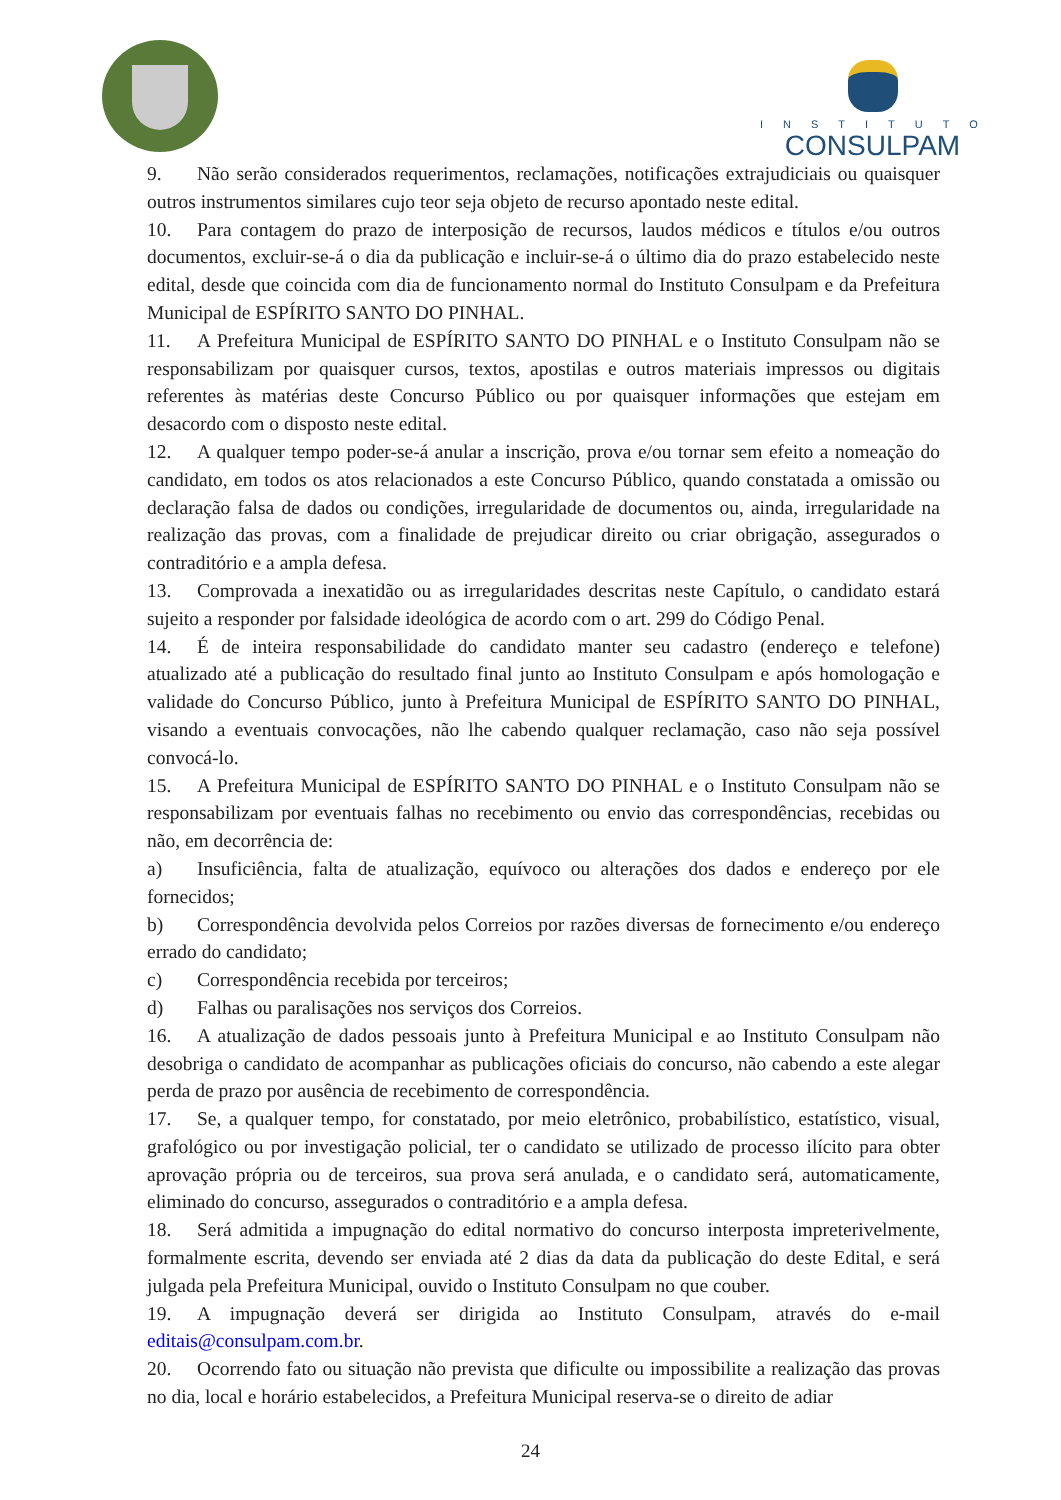INSTITUTO
CONSULPAM
9. Não serão considerados requerimentos, reclamações, notificações extrajudiciais ou quaisquer outros instrumentos similares cujo teor seja objeto de recurso apontado neste edital.
10. Para contagem do prazo de interposição de recursos, laudos médicos e títulos e/ou outros documentos, excluir-se-á o dia da publicação e incluir-se-á o último dia do prazo estabelecido neste edital, desde que coincida com dia de funcionamento normal do Instituto Consulpam e da Prefeitura Municipal de ESPÍRITO SANTO DO PINHAL.
11. A Prefeitura Municipal de ESPÍRITO SANTO DO PINHAL e o Instituto Consulpam não se responsabilizam por quaisquer cursos, textos, apostilas e outros materiais impressos ou digitais referentes às matérias deste Concurso Público ou por quaisquer informações que estejam em desacordo com o disposto neste edital.
12. A qualquer tempo poder-se-á anular a inscrição, prova e/ou tornar sem efeito a nomeação do candidato, em todos os atos relacionados a este Concurso Público, quando constatada a omissão ou declaração falsa de dados ou condições, irregularidade de documentos ou, ainda, irregularidade na realização das provas, com a finalidade de prejudicar direito ou criar obrigação, assegurados o contraditório e a ampla defesa.
13. Comprovada a inexatidão ou as irregularidades descritas neste Capítulo, o candidato estará sujeito a responder por falsidade ideológica de acordo com o art. 299 do Código Penal.
14. É de inteira responsabilidade do candidato manter seu cadastro (endereço e telefone) atualizado até a publicação do resultado final junto ao Instituto Consulpam e após homologação e validade do Concurso Público, junto à Prefeitura Municipal de ESPÍRITO SANTO DO PINHAL, visando a eventuais convocações, não lhe cabendo qualquer reclamação, caso não seja possível convocá-lo.
15. A Prefeitura Municipal de ESPÍRITO SANTO DO PINHAL e o Instituto Consulpam não se responsabilizam por eventuais falhas no recebimento ou envio das correspondências, recebidas ou não, em decorrência de:
a) Insuficiência, falta de atualização, equívoco ou alterações dos dados e endereço por ele fornecidos;
b) Correspondência devolvida pelos Correios por razões diversas de fornecimento e/ou endereço errado do candidato;
c) Correspondência recebida por terceiros;
d) Falhas ou paralisações nos serviços dos Correios.
16. A atualização de dados pessoais junto à Prefeitura Municipal e ao Instituto Consulpam não desobriga o candidato de acompanhar as publicações oficiais do concurso, não cabendo a este alegar perda de prazo por ausência de recebimento de correspondência.
17. Se, a qualquer tempo, for constatado, por meio eletrônico, probabilístico, estatístico, visual, grafológico ou por investigação policial, ter o candidato se utilizado de processo ilícito para obter aprovação própria ou de terceiros, sua prova será anulada, e o candidato será, automaticamente, eliminado do concurso, assegurados o contraditório e a ampla defesa.
18. Será admitida a impugnação do edital normativo do concurso interposta impreterivelmente, formalmente escrita, devendo ser enviada até 2 dias da data da publicação do deste Edital, e será julgada pela Prefeitura Municipal, ouvido o Instituto Consulpam no que couber.
19. A impugnação deverá ser dirigida ao Instituto Consulpam, através do e-mail editais@consulpam.com.br.
20. Ocorrendo fato ou situação não prevista que dificulte ou impossibilite a realização das provas no dia, local e horário estabelecidos, a Prefeitura Municipal reserva-se o direito de adiar
24